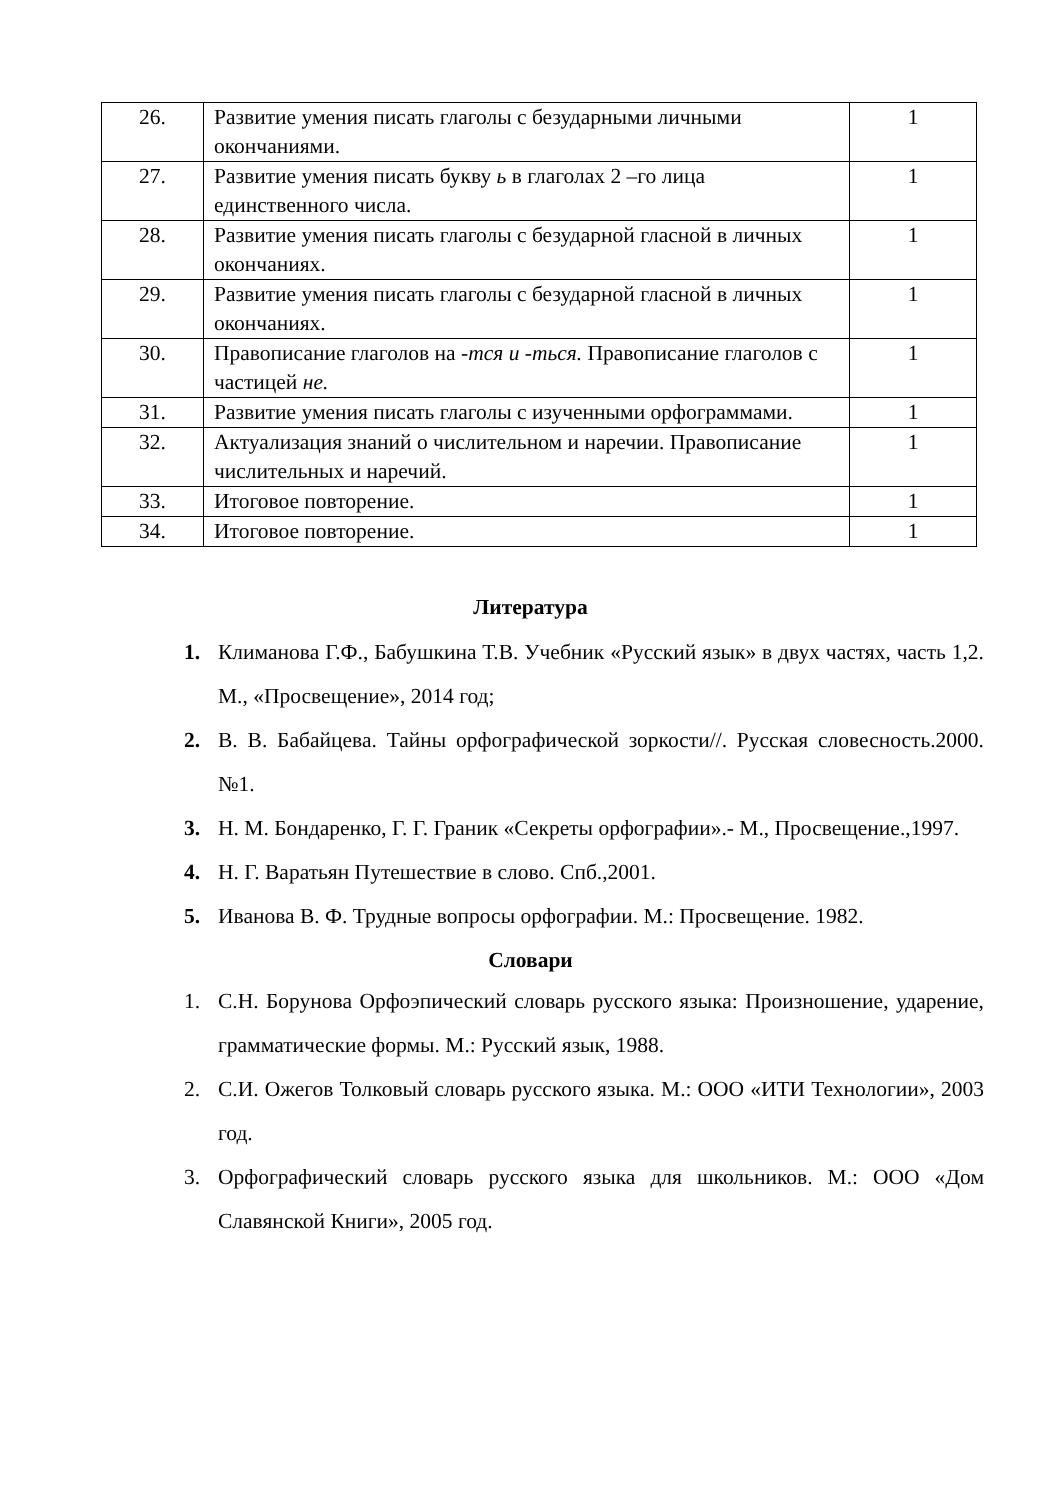| 26. | Развитие умения писать глаголы с безударными личными окончаниями. | 1 |
| 27. | Развитие умения писать букву ь в глаголах 2 –го лица единственного числа. | 1 |
| 28. | Развитие умения писать глаголы с безударной гласной в личных окончаниях. | 1 |
| 29. | Развитие умения писать глаголы с безударной гласной в личных окончаниях. | 1 |
| 30. | Правописание глаголов на -тся и -ться. Правописание глаголов с частицей не. | 1 |
| 31. | Развитие умения писать глаголы с изученными орфограммами. | 1 |
| 32. | Актуализация знаний о числительном и наречии. Правописание числительных и наречий. | 1 |
| 33. | Итоговое повторение. | 1 |
| 34. | Итоговое повторение. | 1 |
Литература
1. Климанова Г.Ф., Бабушкина Т.В. Учебник «Русский язык» в двух частях, часть 1,2. М., «Просвещение», 2014 год;
2. В. В. Бабайцева. Тайны орфографической зоркости//. Русская словесность.2000. №1.
3. Н. М. Бондаренко, Г. Г. Граник «Секреты орфографии».- М., Просвещение.,1997.
4. Н. Г. Варатьян Путешествие в слово. Спб.,2001.
5. Иванова В. Ф. Трудные вопросы орфографии. М.: Просвещение. 1982.
Словари
1. С.Н. Борунова Орфоэпический словарь русского языка: Произношение, ударение, грамматические формы. М.: Русский язык, 1988.
2. С.И. Ожегов Толковый словарь русского языка. М.: ООО «ИТИ Технологии», 2003 год.
3. Орфографический словарь русского языка для школьников. М.: ООО «Дом Славянской Книги», 2005 год.